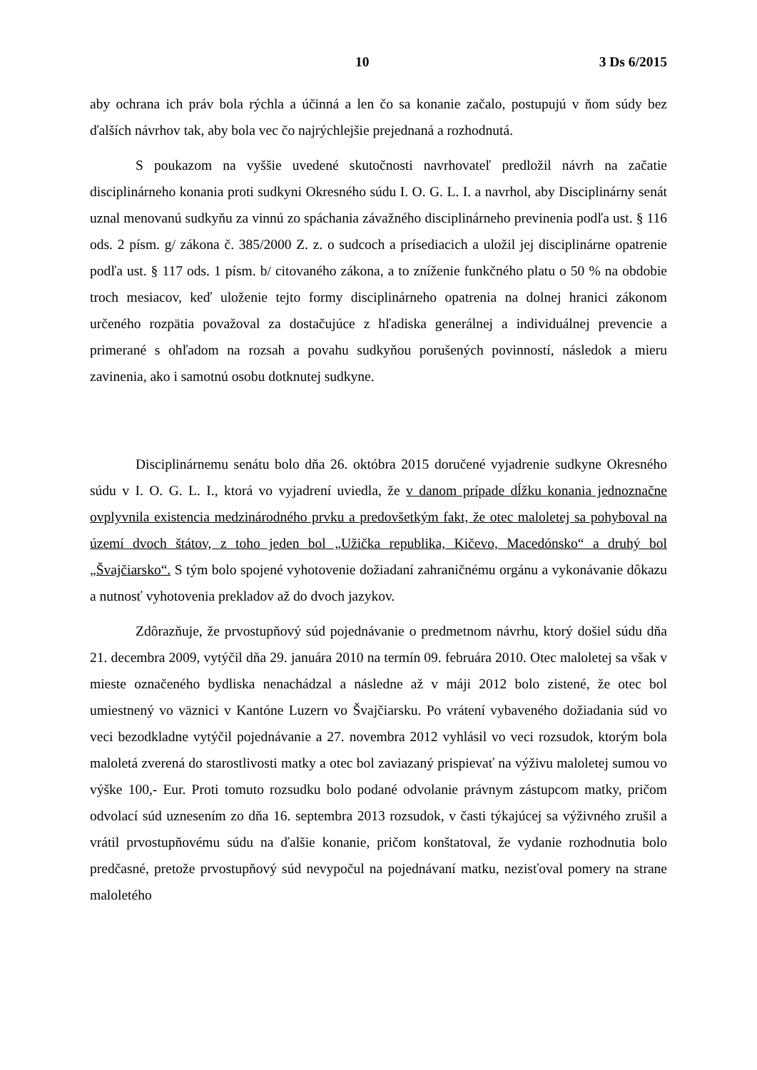10 3 Ds 6/2015
aby ochrana ich práv bola rýchla a účinná a len čo sa konanie začalo, postupujú v ňom súdy bez ďalších návrhov tak, aby bola vec čo najrýchlejšie prejednaná a rozhodnutá.
S poukazom na vyššie uvedené skutočnosti navrhovateľ predložil návrh na začatie disciplinárneho konania proti sudkyni Okresného súdu I. O. G. L. I. a navrhol, aby Disciplinárny senát uznal menovanú sudkyňu za vinnú zo spáchania závažného disciplinárneho previnenia podľa ust. § 116 ods. 2 písm. g/ zákona č. 385/2000 Z. z. o sudcoch a prísediacich a uložil jej disciplinárne opatrenie podľa ust. § 117 ods. 1 písm. b/ citovaného zákona, a to zníženie funkčného platu o 50 % na obdobie troch mesiacov, keď uloženie tejto formy disciplinárneho opatrenia na dolnej hranici zákonom určeného rozpätia považoval za dostačujúce z hľadiska generálnej a individuálnej prevencie a primerané s ohľadom na rozsah a povahu sudkyňou porušených povinností, následok a mieru zavinenia, ako i samotnú osobu dotknutej sudkyne.
Disciplinárnemu senátu bolo dňa 26. októbra 2015 doručené vyjadrenie sudkyne Okresného súdu v I. O. G. L. I., ktorá vo vyjadrení uviedla, že v danom prípade dĺžku konania jednoznačne ovplyvnila existencia medzinárodného prvku a predovšetkým fakt, že otec maloletej sa pohyboval na území dvoch štátov, z toho jeden bol „Užička republika, Kičevo, Macedónsko“ a druhý bol „Švajčiarsko“. S tým bolo spojené vyhotovenie dožiadaní zahraničnému orgánu a vykonávanie dôkazu a nutnosť vyhotovenia prekladov až do dvoch jazykov.
Zdôrazňuje, že prvostupňový súd pojednávanie o predmetnom návrhu, ktorý došiel súdu dňa 21. decembra 2009, vytýčil dňa 29. januára 2010 na termín 09. februára 2010. Otec maloletej sa však v mieste označeného bydliska nenachádzal a následne až v máji 2012 bolo zistené, že otec bol umiestnený vo väznici v Kantóne Luzern vo Švajčiarsku. Po vrátení vybaveného dožiadania súd vo veci bezodkladne vytýčil pojednávanie a 27. novembra 2012 vyhlásil vo veci rozsudok, ktorým bola maloletá zverená do starostlivosti matky a otec bol zaviazaný prispievať na výživu maloletej sumou vo výške 100,- Eur. Proti tomuto rozsudku bolo podané odvolanie právnym zástupcom matky, pričom odvolací súd uznesením zo dňa 16. septembra 2013 rozsudok, v časti týkajúcej sa výživného zrušil a vrátil prvostupňovému súdu na ďalšie konanie, pričom konštatoval, že vydanie rozhodnutia bolo predčasné, pretože prvostupňový súd nevypočul na pojednávaní matku, nezisťoval pomery na strane maloletého